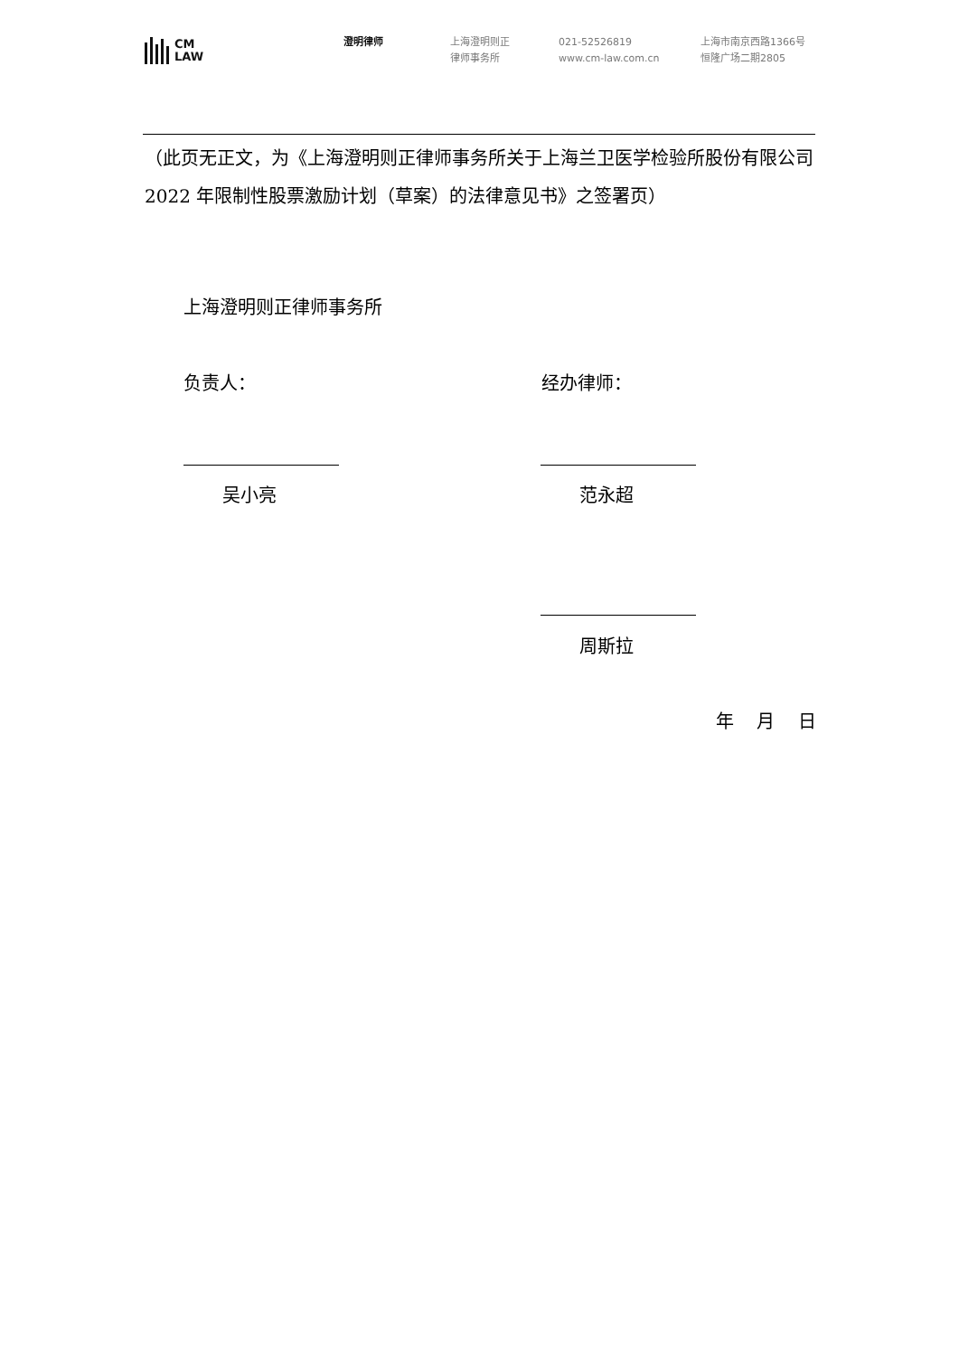CM
LAW
澄明律师 上海澄明则正
律师事务所
021-52526819
www.cm-law.com.cn
上海市南京西路1366号
恒隆广场二期2805
（此页无正文，为《上海澄明则正律师事务所关于上海兰卫医学检验所股份有限公司 2022 年限制性股票激励计划（草案）的法律意见书》之签署页）
上海澄明则正律师事务所
负责人： 经办律师：
吴小亮 范永超
周斯拉
年 月 日